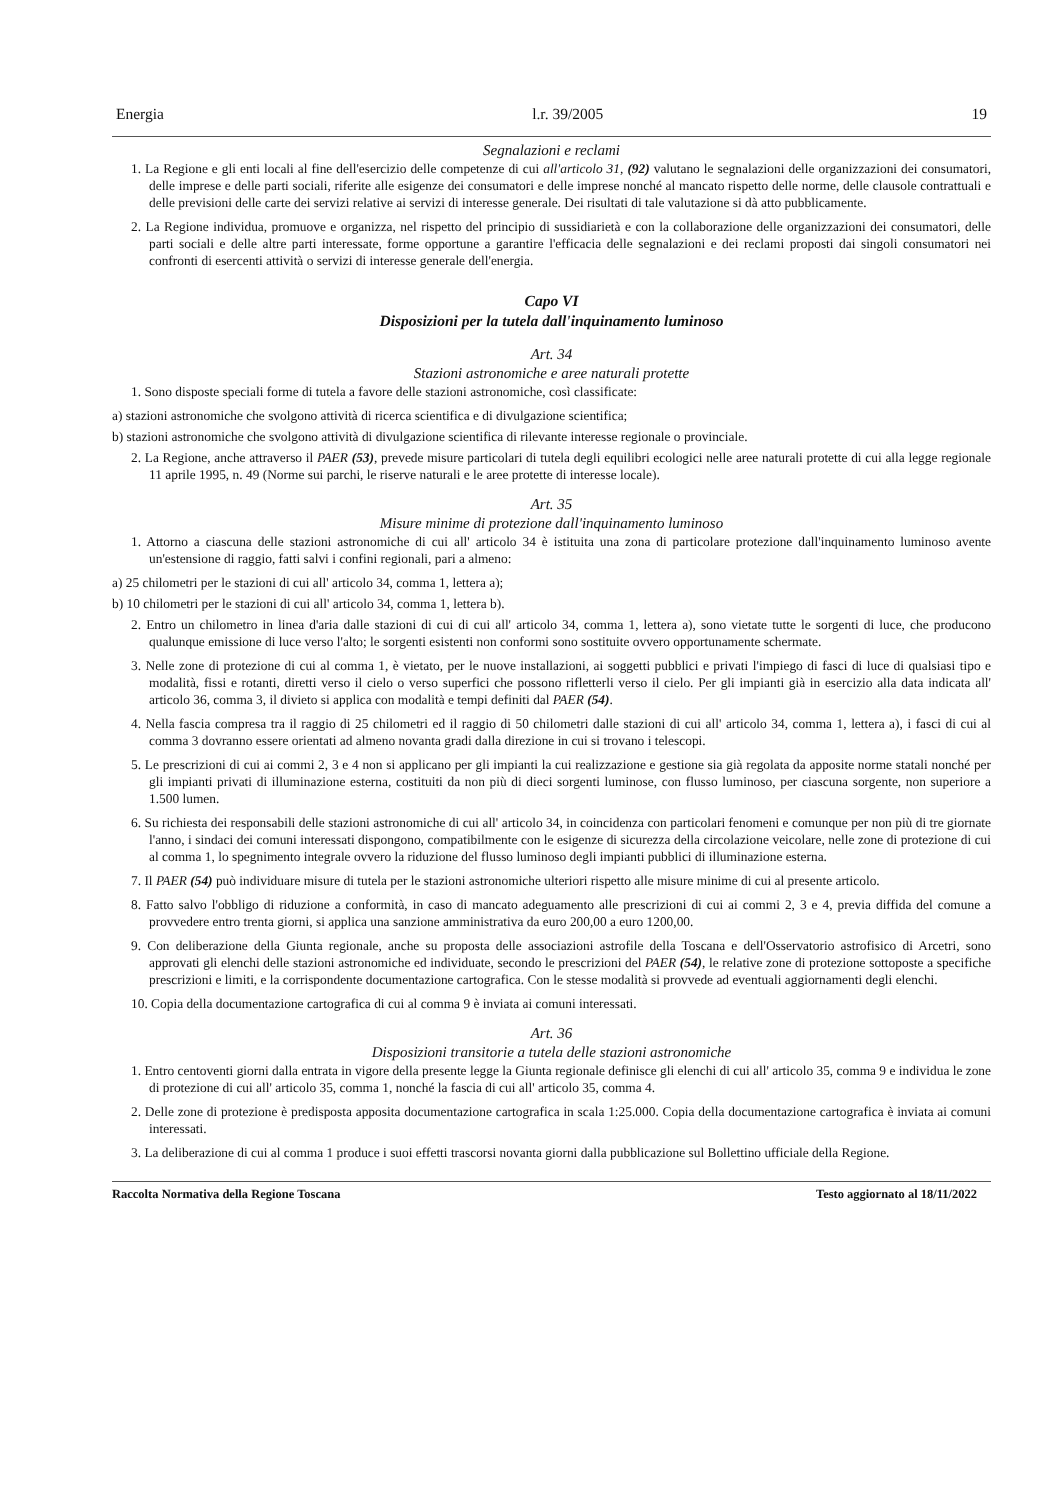Energia l.r. 39/2005 19
Segnalazioni e reclami
1. La Regione e gli enti locali al fine dell'esercizio delle competenze di cui all'articolo 31, (92) valutano le segnalazioni delle organizzazioni dei consumatori, delle imprese e delle parti sociali, riferite alle esigenze dei consumatori e delle imprese nonché al mancato rispetto delle norme, delle clausole contrattuali e delle previsioni delle carte dei servizi relative ai servizi di interesse generale. Dei risultati di tale valutazione si dà atto pubblicamente.
2. La Regione individua, promuove e organizza, nel rispetto del principio di sussidiarietà e con la collaborazione delle organizzazioni dei consumatori, delle parti sociali e delle altre parti interessate, forme opportune a garantire l'efficacia delle segnalazioni e dei reclami proposti dai singoli consumatori nei confronti di esercenti attività o servizi di interesse generale dell'energia.
Capo VI
Disposizioni per la tutela dall'inquinamento luminoso
Art. 34
Stazioni astronomiche e aree naturali protette
1. Sono disposte speciali forme di tutela a favore delle stazioni astronomiche, così classificate:
a) stazioni astronomiche che svolgono attività di ricerca scientifica e di divulgazione scientifica;
b) stazioni astronomiche che svolgono attività di divulgazione scientifica di rilevante interesse regionale o provinciale.
2. La Regione, anche attraverso il PAER (53), prevede misure particolari di tutela degli equilibri ecologici nelle aree naturali protette di cui alla legge regionale 11 aprile 1995, n. 49 (Norme sui parchi, le riserve naturali e le aree protette di interesse locale).
Art. 35
Misure minime di protezione dall'inquinamento luminoso
1. Attorno a ciascuna delle stazioni astronomiche di cui all' articolo 34 è istituita una zona di particolare protezione dall'inquinamento luminoso avente un'estensione di raggio, fatti salvi i confini regionali, pari a almeno:
a) 25 chilometri per le stazioni di cui all' articolo 34, comma 1, lettera a);
b) 10 chilometri per le stazioni di cui all' articolo 34, comma 1, lettera b).
2. Entro un chilometro in linea d'aria dalle stazioni di cui di cui all' articolo 34, comma 1, lettera a), sono vietate tutte le sorgenti di luce, che producono qualunque emissione di luce verso l'alto; le sorgenti esistenti non conformi sono sostituite ovvero opportunamente schermate.
3. Nelle zone di protezione di cui al comma 1, è vietato, per le nuove installazioni, ai soggetti pubblici e privati l'impiego di fasci di luce di qualsiasi tipo e modalità, fissi e rotanti, diretti verso il cielo o verso superfici che possono rifletterli verso il cielo. Per gli impianti già in esercizio alla data indicata all' articolo 36, comma 3, il divieto si applica con modalità e tempi definiti dal PAER (54).
4. Nella fascia compresa tra il raggio di 25 chilometri ed il raggio di 50 chilometri dalle stazioni di cui all' articolo 34, comma 1, lettera a), i fasci di cui al comma 3 dovranno essere orientati ad almeno novanta gradi dalla direzione in cui si trovano i telescopi.
5. Le prescrizioni di cui ai commi 2, 3 e 4 non si applicano per gli impianti la cui realizzazione e gestione sia già regolata da apposite norme statali nonché per gli impianti privati di illuminazione esterna, costituiti da non più di dieci sorgenti luminose, con flusso luminoso, per ciascuna sorgente, non superiore a 1.500 lumen.
6. Su richiesta dei responsabili delle stazioni astronomiche di cui all' articolo 34, in coincidenza con particolari fenomeni e comunque per non più di tre giornate l'anno, i sindaci dei comuni interessati dispongono, compatibilmente con le esigenze di sicurezza della circolazione veicolare, nelle zone di protezione di cui al comma 1, lo spegnimento integrale ovvero la riduzione del flusso luminoso degli impianti pubblici di illuminazione esterna.
7. Il PAER (54) può individuare misure di tutela per le stazioni astronomiche ulteriori rispetto alle misure minime di cui al presente articolo.
8. Fatto salvo l'obbligo di riduzione a conformità, in caso di mancato adeguamento alle prescrizioni di cui ai commi 2, 3 e 4, previa diffida del comune a provvedere entro trenta giorni, si applica una sanzione amministrativa da euro 200,00 a euro 1200,00.
9. Con deliberazione della Giunta regionale, anche su proposta delle associazioni astrofile della Toscana e dell'Osservatorio astrofisico di Arcetri, sono approvati gli elenchi delle stazioni astronomiche ed individuate, secondo le prescrizioni del PAER (54), le relative zone di protezione sottoposte a specifiche prescrizioni e limiti, e la corrispondente documentazione cartografica. Con le stesse modalità si provvede ad eventuali aggiornamenti degli elenchi.
10. Copia della documentazione cartografica di cui al comma 9 è inviata ai comuni interessati.
Art. 36
Disposizioni transitorie a tutela delle stazioni astronomiche
1. Entro centoventi giorni dalla entrata in vigore della presente legge la Giunta regionale definisce gli elenchi di cui all' articolo 35, comma 9 e individua le zone di protezione di cui all' articolo 35, comma 1, nonché la fascia di cui all' articolo 35, comma 4.
2. Delle zone di protezione è predisposta apposita documentazione cartografica in scala 1:25.000. Copia della documentazione cartografica è inviata ai comuni interessati.
3. La deliberazione di cui al comma 1 produce i suoi effetti trascorsi novanta giorni dalla pubblicazione sul Bollettino ufficiale della Regione.
Raccolta Normativa della Regione Toscana Testo aggiornato al 18/11/2022